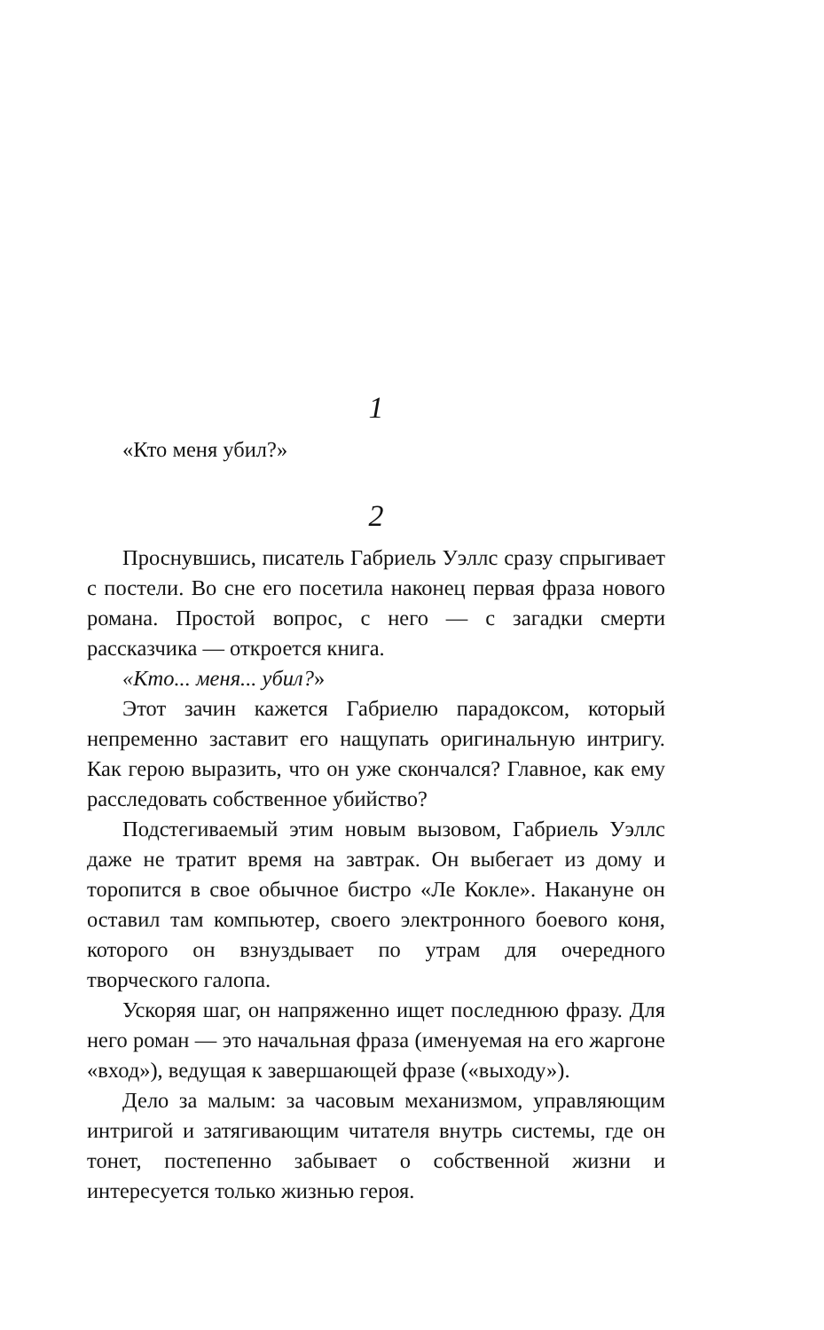1
«Кто меня убил?»
2
Проснувшись, писатель Габриель Уэллс сразу спрыгивает с постели. Во сне его посетила наконец первая фраза нового романа. Простой вопрос, с него — с загадки смерти рассказчика — откроется книга.
«Кто... меня... убил?»
Этот зачин кажется Габриелю парадоксом, который непременно заставит его нащупать оригинальную интригу. Как герою выразить, что он уже скончался? Главное, как ему расследовать собственное убийство?
Подстегиваемый этим новым вызовом, Габриель Уэллс даже не тратит время на завтрак. Он выбегает из дому и торопится в свое обычное бистро «Ле Кокле». Накануне он оставил там компьютер, своего электронного боевого коня, которого он взнуздывает по утрам для очередного творческого галопа.
Ускоряя шаг, он напряженно ищет последнюю фразу. Для него роман — это начальная фраза (именуемая на его жаргоне «вход»), ведущая к завершающей фразе («выходу»).
Дело за малым: за часовым механизмом, управляющим интригой и затягивающим читателя внутрь системы, где он тонет, постепенно забывает о собственной жизни и интересуется только жизнью героя.